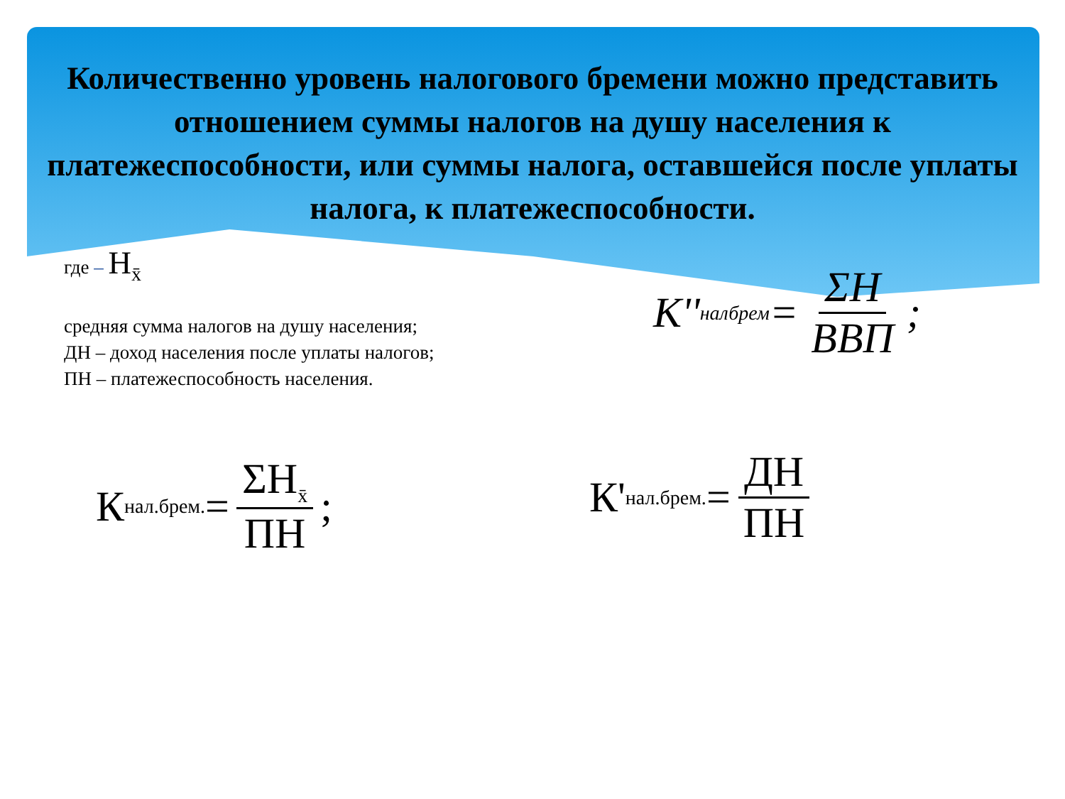Количественно уровень налогового бремени можно представить отношением суммы налогов на душу населения к платежеспособности, или суммы налога, оставшейся после уплаты налога, к платежеспособности.
где – Н<sub>x̄</sub>
средняя сумма налогов на душу населения;
ДН – доход населения после уплаты налогов;
ПН – платежеспособность населения.
K''<sub>налбрем</sub> = ΣH ВВП;
К<sub>нал.брем.</sub> = ΣН<sub>x̄</sub> ПН; К'<sub>нал.брем.</sub> = ДН ПН